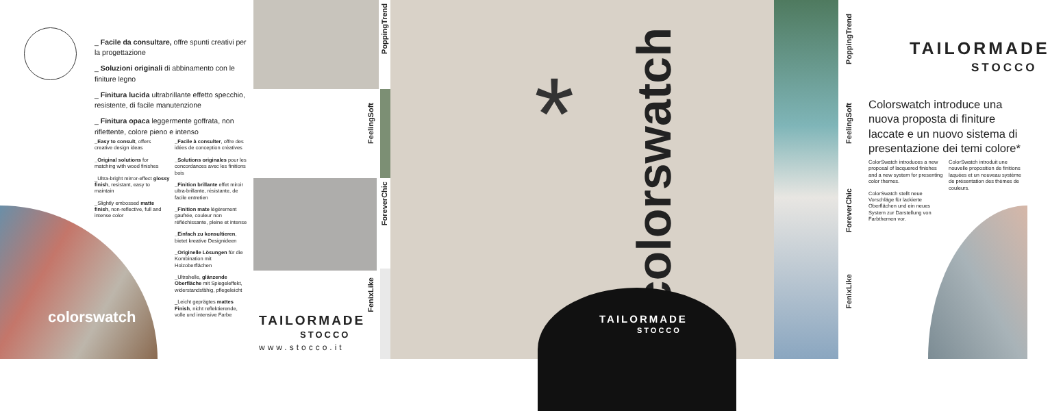_ Facile da consultare, offre spunti creativi per la progettazione
_ Soluzioni originali di abbinamento con le finiture legno
_ Finitura lucida ultrabrillante effetto specchio, resistente, di facile manutenzione
_ Finitura opaca leggermente goffrata, non riflettente, colore pieno e intenso
_Easy to consult, offers creative design ideas
_Original solutions for matching with wood finishes
_Ultra-bright mirror-effect glossy finish, resistant, easy to maintain
_Slightly embossed matte finish, non-reflective, full and intense color
_Facile à consulter, offre des idées de conception créatives
_Solutions originales pour les concordances avec les finitions bois
_Finition brillante effet miroir ultra-brillante, résistante, de facile entretien
_Finition mate légèrement gaufrée, couleur non réfléchissante, pleine et intense
_Einfach zu konsultieren, bietet kreative Designideen
_Originelle Lösungen für die Kombination mit Holzoberflächen
_Ultrahelle, glänzende Oberfläche mit Spiegeleffekt, widerstandsfähig, pflegeleicht
_Leicht geprägtes mattes Finish, nicht reflektierende, volle und intensive Farbe
colorswatch
PoppingTrend
FeelingSoft
ForeverChic
FenixLike
TAILORMADE
STOCCO
www.stocco.it
*
colorswatch
TAILORMADE
STOCCO
PoppingTrend
FeelingSoft
ForeverChic
FenixLike
TAILORMADE
STOCCO
Colorswatch introduce una nuova proposta di finiture laccate e un nuovo sistema di presentazione dei temi colore*
ColorSwatch introduces a new proposal of lacquered finishes and a new system for presenting color themes.
ColorSwatch stellt neue Vorschläge für lackierte Oberflächen und ein neues System zur Darstellung von Farbthemen vor.
ColorSwatch introduit une nouvelle proposition de finitions laquées et un nouveau système de présentation des thèmes de couleurs.